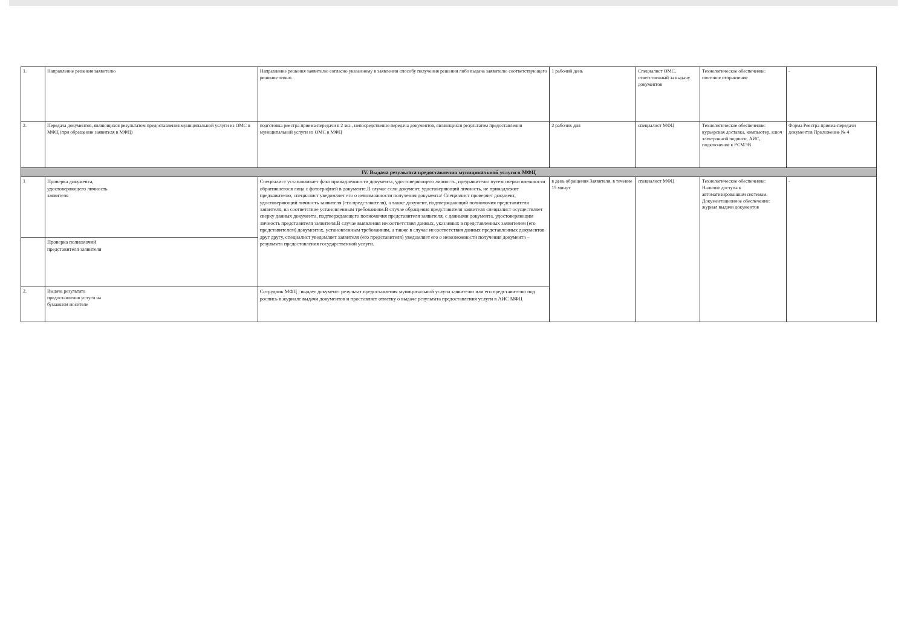| 1. | Направление решения заявителю | Направление решения заявителю согласно указанному в заявлении способу получения решения либо выдача заявителю соответствующего решение лично. | 1 рабочий день | Специалист ОМС, ответственный за выдачу документов | Технологическое обеспечение: почтовое отправление | - |
| 2. | Передача документов, являющихся результатом предоставления муниципальной услуги из ОМС в МФЦ (при обращении заявителя в МФЦ) | подготовка реестра приема-передачи в 2 экз., непосредственно передача документов, являющихся результатом предоставления муниципальной услуги из ОМС в МФЦ | 2 рабочих дня | специалист МФЦ | Технологическое обеспечение: курьерская доставка, компьютер, ключ электронной подписи, АИС, подключение к РСМЭВ | Форма Реестра приема-передачи документов Приложение № 4 |
| IV. Выдача результата предоставления муниципальной услуги в МФЦ | | | | | | |
| 1 | Проверка документа, удостоверяющего личность заявителя | Специалист устанавливает факт принадлежности документа, удостоверяющего личность, предъявителю путем сверки внешности обратившегося лица с фотографией в документе.В случае если документ, удостоверяющий личность, не принадлежит предъявителю, специалист уведомляет его о невозможности получения документа/ Специалист проверяет документ, удостоверяющий личность заявителя (его представителя), а также документ, подтверждающий полномочия представителя заявителя, на соответствие установленным требованиям.В случае обращения представителя заявителя специалист осуществляет сверку данных документа, подтверждающего полномочия представителя заявителя, с данными документа, удостоверяющим личность представителя заявителя.В случае выявления несоответствия данных, указанных в представленных заявителем (его представителем) документах, установленным требованиям, а также в случае несоответствия данных представленных документов друг другу, специалист уведомляет заявителя (его представителя) уведомляет его о невозможности получения документа – результата предоставления государственной услуги. | в день обращения Заявителя, в течение 15 минут | специалист МФЦ | Технологическое обеспечение: Наличие доступа к автоматизированным системам. Документационное обеспечение: журнал выдачи документов | - |
| | Проверка полномочий представителя заявителя | | | | | |
| 2. | Выдача результата предоставления услуги на бумажном носителе | Сотрудник МФЦ , выдает документ- результат предоставления муниципальной услуги заявителю или его представителю под роспись в журнале выдачи документов и проставляет отметку о выдаче результата предоставления услуги в АИС МФЦ | | | | |